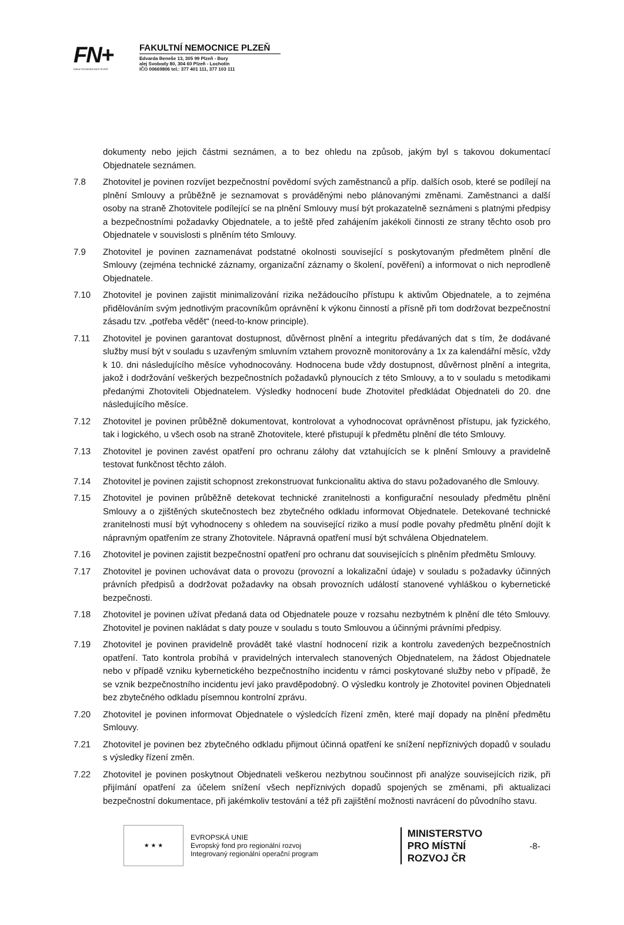FN+
FAKULTNÍ NEMOCNICE PLZEŇ
FAKULTNÍ NEMOCNICE PLZEŇ
Edvarda Beneše 13, 305 99 Plzeň - Bory
alej Svobody 80, 304 60 Plzeň - Lochotín
IČO 00669806 tel.: 377 401 111, 377 103 111
dokumenty nebo jejich částmi seznámen, a to bez ohledu na způsob, jakým byl s takovou dokumentací Objednatele seznámen.
7.8 Zhotovitel je povinen rozvíjet bezpečnostní povědomí svých zaměstnanců a příp. dalších osob, které se podílejí na plnění Smlouvy a průběžně je seznamovat s prováděnými nebo plánovanými změnami. Zaměstnanci a další osoby na straně Zhotovitele podílející se na plnění Smlouvy musí být prokazatelně seznámeni s platnými předpisy a bezpečnostními požadavky Objednatele, a to ještě před zahájením jakékoli činnosti ze strany těchto osob pro Objednatele v souvislosti s plněním této Smlouvy.
7.9 Zhotovitel je povinen zaznamenávat podstatné okolnosti související s poskytovaným předmětem plnění dle Smlouvy (zejména technické záznamy, organizační záznamy o školení, pověření) a informovat o nich neprodleně Objednatele.
7.10 Zhotovitel je povinen zajistit minimalizování rizika nežádoucího přístupu k aktivům Objednatele, a to zejména přidělováním svým jednotlivým pracovníkům oprávnění k výkonu činností a přísně při tom dodržovat bezpečnostní zásadu tzv. „potřeba vědět“ (need-to-know principle).
7.11 Zhotovitel je povinen garantovat dostupnost, důvěrnost plnění a integritu předávaných dat s tím, že dodávané služby musí být v souladu s uzavřeným smluvním vztahem provozně monitorovány a 1x za kalendářní měsíc, vždy k 10. dni následujícího měsíce vyhodnocovány. Hodnocena bude vždy dostupnost, důvěrnost plnění a integrita, jakož i dodržování veškerých bezpečnostních požadavků plynoucích z této Smlouvy, a to v souladu s metodikami předanými Zhotoviteli Objednatelem. Výsledky hodnocení bude Zhotovitel předkládat Objednateli do 20. dne následujícího měsíce.
7.12 Zhotovitel je povinen průběžně dokumentovat, kontrolovat a vyhodnocovat oprávněnost přístupu, jak fyzického, tak i logického, u všech osob na straně Zhotovitele, které přistupují k předmětu plnění dle této Smlouvy.
7.13 Zhotovitel je povinen zavést opatření pro ochranu zálohy dat vztahujících se k plnění Smlouvy a pravidelně testovat funkčnost těchto záloh.
7.14 Zhotovitel je povinen zajistit schopnost zrekonstruovat funkcionalitu aktiva do stavu požadovaného dle Smlouvy.
7.15 Zhotovitel je povinen průběžně detekovat technické zranitelnosti a konfigurační nesoulady předmětu plnění Smlouvy a o zjištěných skutečnostech bez zbytečného odkladu informovat Objednatele. Detekované technické zranitelnosti musí být vyhodnoceny s ohledem na související riziko a musí podle povahy předmětu plnění dojít k nápravným opatřením ze strany Zhotovitele. Nápravná opatření musí být schválena Objednatelem.
7.16 Zhotovitel je povinen zajistit bezpečnostní opatření pro ochranu dat souvisejících s plněním předmětu Smlouvy.
7.17 Zhotovitel je povinen uchovávat data o provozu (provozní a lokalizační údaje) v souladu s požadavky účinných právních předpisů a dodržovat požadavky na obsah provozních událostí stanovené vyhláškou o kybernetické bezpečnosti.
7.18 Zhotovitel je povinen užívat předaná data od Objednatele pouze v rozsahu nezbytném k plnění dle této Smlouvy. Zhotovitel je povinen nakládat s daty pouze v souladu s touto Smlouvou a účinnými právními předpisy.
7.19 Zhotovitel je povinen pravidelně provádět také vlastní hodnocení rizik a kontrolu zavedených bezpečnostních opatření. Tato kontrola probíhá v pravidelných intervalech stanovených Objednatelem, na žádost Objednatele nebo v případě vzniku kybernetického bezpečnostního incidentu v rámci poskytované služby nebo v případě, že se vznik bezpečnostního incidentu jeví jako pravděpodobný. O výsledku kontroly je Zhotovitel povinen Objednateli bez zbytečného odkladu písemnou kontrolní zprávu.
7.20 Zhotovitel je povinen informovat Objednatele o výsledcích řízení změn, které mají dopady na plnění předmětu Smlouvy.
7.21 Zhotovitel je povinen bez zbytečného odkladu přijmout účinná opatření ke snížení nepříznivých dopadů v souladu s výsledky řízení změn.
7.22 Zhotovitel je povinen poskytnout Objednateli veškerou nezbytnou součinnost při analýze souvisejících rizik, při přijímání opatření za účelem snížení všech nepříznivých dopadů spojených se změnami, při aktualizaci bezpečnostní dokumentace, při jakémkoliv testování a též při zajištění možnosti navrácení do původního stavu.
★ ★ ★
EVROPSKÁ UNIE
Evropský fond pro regionální rozvoj
Integrovaný regionální operační program
MINISTERSTVO
PRO MÍSTNÍ
ROZVOJ ČR
-8-